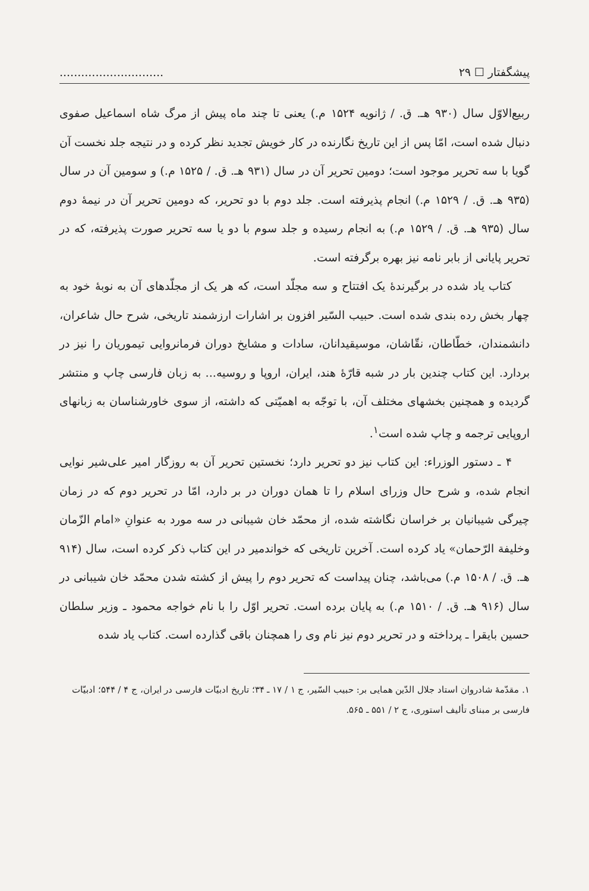پیشگفتار ☐ ۲۹.............................
ربیع‌الاوّل سال (۹۳۰ هـ. ق. / ژانویه ۱۵۲۴ م.) یعنی تا چند ماه پیش از مرگ شاه اسماعیل صفوی دنبال شده است، امّا پس از این تاریخ نگارنده در کار خویش تجدید نظر کرده و در نتیجه جلد نخست آن گویا با سه تحریر موجود است؛ دومین تحریر آن در سال (۹۳۱ هـ. ق. / ۱۵۲۵ م.) و سومین آن در سال (۹۳۵ هـ. ق. / ۱۵۲۹ م.) انجام پذیرفته است. جلد دوم با دو تحریر، که دومین تحریر آن در نیمهٔ دوم سال (۹۳۵ هـ. ق. / ۱۵۲۹ م.) به انجام رسیده و جلد سوم با دو یا سه تحریر صورت پذیرفته، که در تحریر پایانی از بابر نامه نیز بهره برگرفته است.
کتاب یاد شده در برگیرندهٔ یک افتتاح و سه مجلّد است، که هر یک از مجلّدهای آن به نوبهٔ خود به چهار بخش رده بندی شده است. حبیب السّیر افزون بر اشارات ارزشمند تاریخی، شرح حال شاعران، دانشمندان، خطّاطان، نقّاشان، موسیقیدانان، سادات و مشایخ دوران فرمانروایی تیموریان را نیز در بردارد. این کتاب چندین بار در شبه قارّهٔ هند، ایران، اروپا و روسیه... به زبان فارسی چاپ و منتشر گردیده و همچنین بخشهای مختلف آن، با توجّه به اهمیّتی که داشته، از سوی خاورشناسان به زبانهای اروپایی ترجمه و چاپ شده است<sup>۱</sup>.
۴ ـ دستور الوزراء: این کتاب نیز دو تحریر دارد؛ نخستین تحریر آن به روزگار امیر علی‌شیر نوایی انجام شده، و شرح حال وزرای اسلام را تا همان دوران در بر دارد، امّا در تحریر دوم که در زمان چیرگی شیبانیان بر خراسان نگاشته شده، از محمّد خان شیبانی در سه مورد به عنوانِ «امام الزّمان وخلیفة الرّحمان» یاد کرده است. آخرین تاریخی که خواندمیر در این کتاب ذکر کرده است، سال (۹۱۴ هـ. ق. / ۱۵۰۸ م.) می‌باشد، چنان پیداست که تحریر دوم را پیش از کشته شدن محمّد خان شیبانی در سال (۹۱۶ هـ. ق. / ۱۵۱۰ م.) به پایان برده است. تحریر اوّل را با نام خواجه محمود ـ وزیر سلطان حسین بایقرا ـ پرداخته و در تحریر دوم نیز نام وی را همچنان باقی گذارده است. کتاب یاد شده
۱. مقدّمهٔ شادروان استاد جلال الدّین همایی بر: حبیب السّیر، ج ۱ / ۱۷ ـ ۳۴؛ تاریخ ادبیّات فارسی در ایران، ج ۴ / ۵۴۴؛ ادبیّات فارسی بر مبنای تألیف استوری، ج ۲ / ۵۵۱ ـ ۵۶۵.